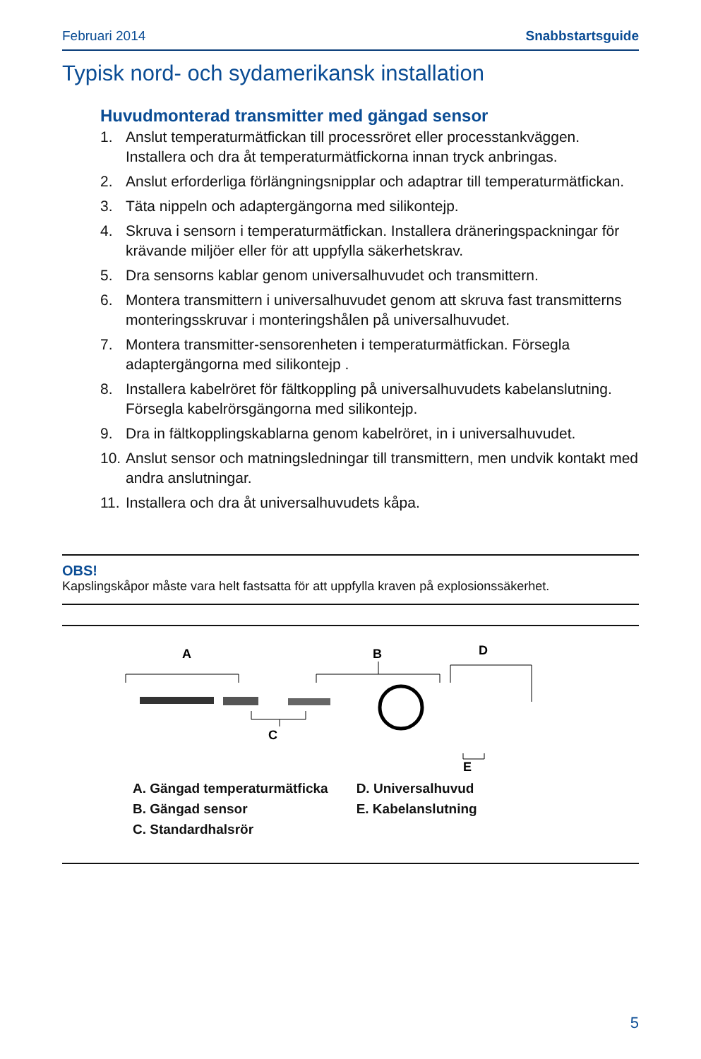Februari 2014 Snabbstartsguide
Typisk nord- och sydamerikansk installation
Huvudmonterad transmitter med gängad sensor
1. Anslut temperaturmätfickan till processröret eller processtankväggen. Installera och dra åt temperaturmätfickorna innan tryck anbringas.
2. Anslut erforderliga förlängningsnipplar och adaptrar till temperaturmätfickan.
3. Täta nippeln och adaptergängorna med silikontejp.
4. Skruva i sensorn i temperaturmätfickan. Installera dräneringspackningar för krävande miljöer eller för att uppfylla säkerhetskrav.
5. Dra sensorns kablar genom universalhuvudet och transmittern.
6. Montera transmittern i universalhuvudet genom att skruva fast transmitterns monteringsskruvar i monteringshålen på universalhuvudet.
7. Montera transmitter-sensorenheten i temperaturmätfickan. Försegla adaptergängorna med silikontejp .
8. Installera kabelröret för fältkoppling på universalhuvudets kabelanslutning. Försegla kabelrörsgängorna med silikontejp.
9. Dra in fältkopplingskablarna genom kabelröret, in i universalhuvudet.
10.
Anslut sensor och matningsledningar till transmittern, men undvik kontakt med andra anslutningar.
11.
Installera och dra åt universalhuvudets kåpa.
OBS!
Kapslingskåpor måste vara helt fastsatta för att uppfylla kraven på explosionssäkerhet.
A
B
D
C
E
A. Gängad temperaturmätficka
B. Gängad sensor
C. Standardhalsrör
D. Universalhuvud
E. Kabelanslutning
5